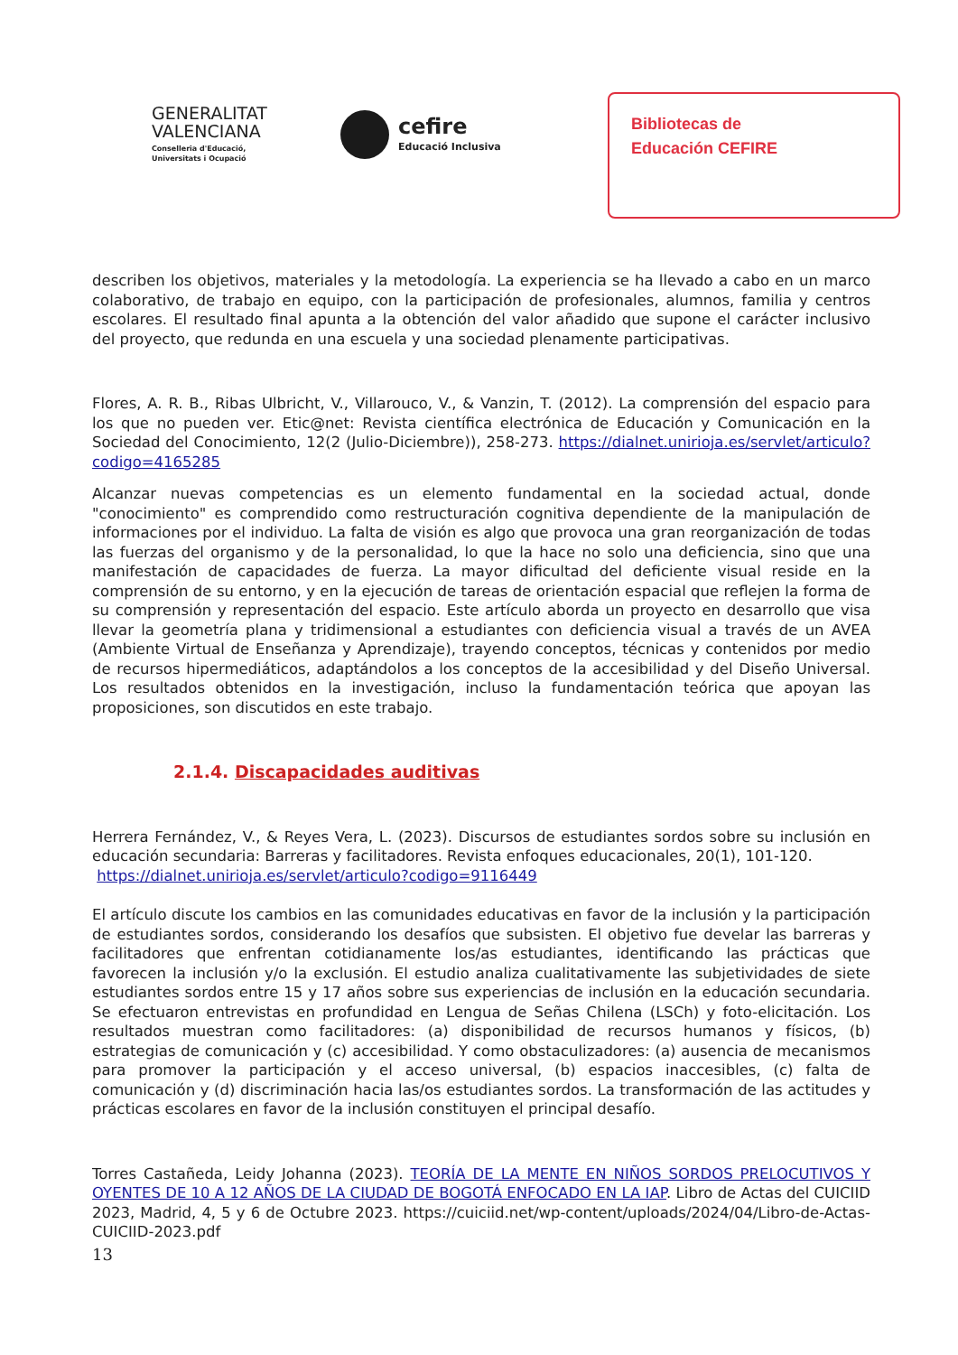GENERALITAT
VALENCIANA
Conselleria d'Educació,
Universitats i Ocupació
cefire
Educació Inclusiva
Bibliotecas de
Educación CEFIRE
describen los objetivos, materiales y la metodología. La experiencia se ha llevado a cabo en un marco colaborativo, de trabajo en equipo, con la participación de profesionales, alumnos, familia y centros escolares. El resultado final apunta a la obtención del valor añadido que supone el carácter inclusivo del proyecto, que redunda en una escuela y una sociedad plenamente participativas.
Flores, A. R. B., Ribas Ulbricht, V., Villarouco, V., & Vanzin, T. (2012). La comprensión del espacio para los que no pueden ver. Etic@net: Revista científica electrónica de Educación y Comunicación en la Sociedad del Conocimiento, 12(2 (Julio-Diciembre)), 258-273. https://dialnet.unirioja.es/servlet/articulo?codigo=4165285
Alcanzar nuevas competencias es un elemento fundamental en la sociedad actual, donde "conocimiento" es comprendido como restructuración cognitiva dependiente de la manipulación de informaciones por el individuo. La falta de visión es algo que provoca una gran reorganización de todas las fuerzas del organismo y de la personalidad, lo que la hace no solo una deficiencia, sino que una manifestación de capacidades de fuerza. La mayor dificultad del deficiente visual reside en la comprensión de su entorno, y en la ejecución de tareas de orientación espacial que reflejen la forma de su comprensión y representación del espacio. Este artículo aborda un proyecto en desarrollo que visa llevar la geometría plana y tridimensional a estudiantes con deficiencia visual a través de un AVEA (Ambiente Virtual de Enseñanza y Aprendizaje), trayendo conceptos, técnicas y contenidos por medio de recursos hipermediáticos, adaptándolos a los conceptos de la accesibilidad y del Diseño Universal. Los resultados obtenidos en la investigación, incluso la fundamentación teórica que apoyan las proposiciones, son discutidos en este trabajo.
2.1.4. Discapacidades auditivas
Herrera Fernández, V., & Reyes Vera, L. (2023). Discursos de estudiantes sordos sobre su inclusión en educación secundaria: Barreras y facilitadores. Revista enfoques educacionales, 20(1), 101-120.
https://dialnet.unirioja.es/servlet/articulo?codigo=9116449
El artículo discute los cambios en las comunidades educativas en favor de la inclusión y la participación de estudiantes sordos, considerando los desafíos que subsisten. El objetivo fue develar las barreras y facilitadores que enfrentan cotidianamente los/as estudiantes, identificando las prácticas que favorecen la inclusión y/o la exclusión. El estudio analiza cualitativamente las subjetividades de siete estudiantes sordos entre 15 y 17 años sobre sus experiencias de inclusión en la educación secundaria. Se efectuaron entrevistas en profundidad en Lengua de Señas Chilena (LSCh) y foto-elicitación. Los resultados muestran como facilitadores: (a) disponibilidad de recursos humanos y físicos, (b) estrategias de comunicación y (c) accesibilidad. Y como obstaculizadores: (a) ausencia de mecanismos para promover la participación y el acceso universal, (b) espacios inaccesibles, (c) falta de comunicación y (d) discriminación hacia las/os estudiantes sordos. La transformación de las actitudes y prácticas escolares en favor de la inclusión constituyen el principal desafío.
Torres Castañeda, Leidy Johanna (2023). TEORÍA DE LA MENTE EN NIÑOS SORDOS PRELOCUTIVOS Y OYENTES DE 10 A 12 AÑOS DE LA CIUDAD DE BOGOTÁ ENFOCADO EN LA IAP. Libro de Actas del CUICIID 2023, Madrid, 4, 5 y 6 de Octubre 2023. https://cuiciid.net/wp-content/uploads/2024/04/Libro-de-Actas-CUICIID-2023.pdf
13